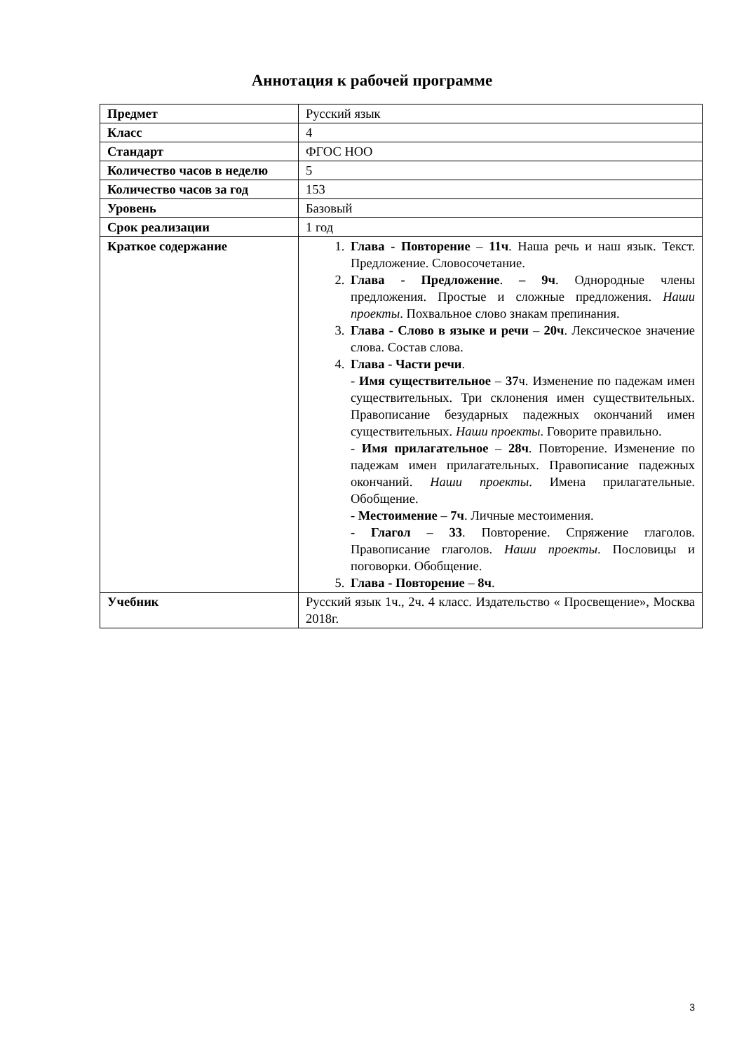Аннотация к рабочей программе
| Предмет | Русский язык |
| Класс | 4 |
| Стандарт | ФГОС НОО |
| Количество часов в неделю | 5 |
| Количество часов за год | 153 |
| Уровень | Базовый |
| Срок реализации | 1 год |
| Краткое содержание | 1. Глава - Повторение – 11ч . Наша речь и наш язык. Текст. Предложение. Словосочетание. 2. Глава - Предложение . – 9ч . Однородные члены предложения. Простые и сложные предложения. Наши проекты . Похвальное слово знакам препинания. 3. Глава - Слово в языке и речи – 20ч . Лексическое значение слова. Состав слова. 4. Глава - Части речи . - Имя существительное – 37 ч. Изменение по падежам имен существительных. Три склонения имен существительных. Правописание безударных падежных окончаний имен существительных. Наши проекты . Говорите правильно. - Имя прилагательное – 28ч . Повторение. Изменение по падежам имен прилагательных. Правописание падежных окончаний. Наши проекты . Имена прилагательные. Обобщение. - Местоимение – 7ч . Личные местоимения. - Глагол – 33 . Повторение. Спряжение глаголов. Правописание глаголов. Наши проекты . Пословицы и поговорки. Обобщение. 5. Глава - Повторение – 8ч . |
| Учебник | Русский язык 1ч., 2ч. 4 класс. Издательство « Просвещение», Москва 2018г. |
3